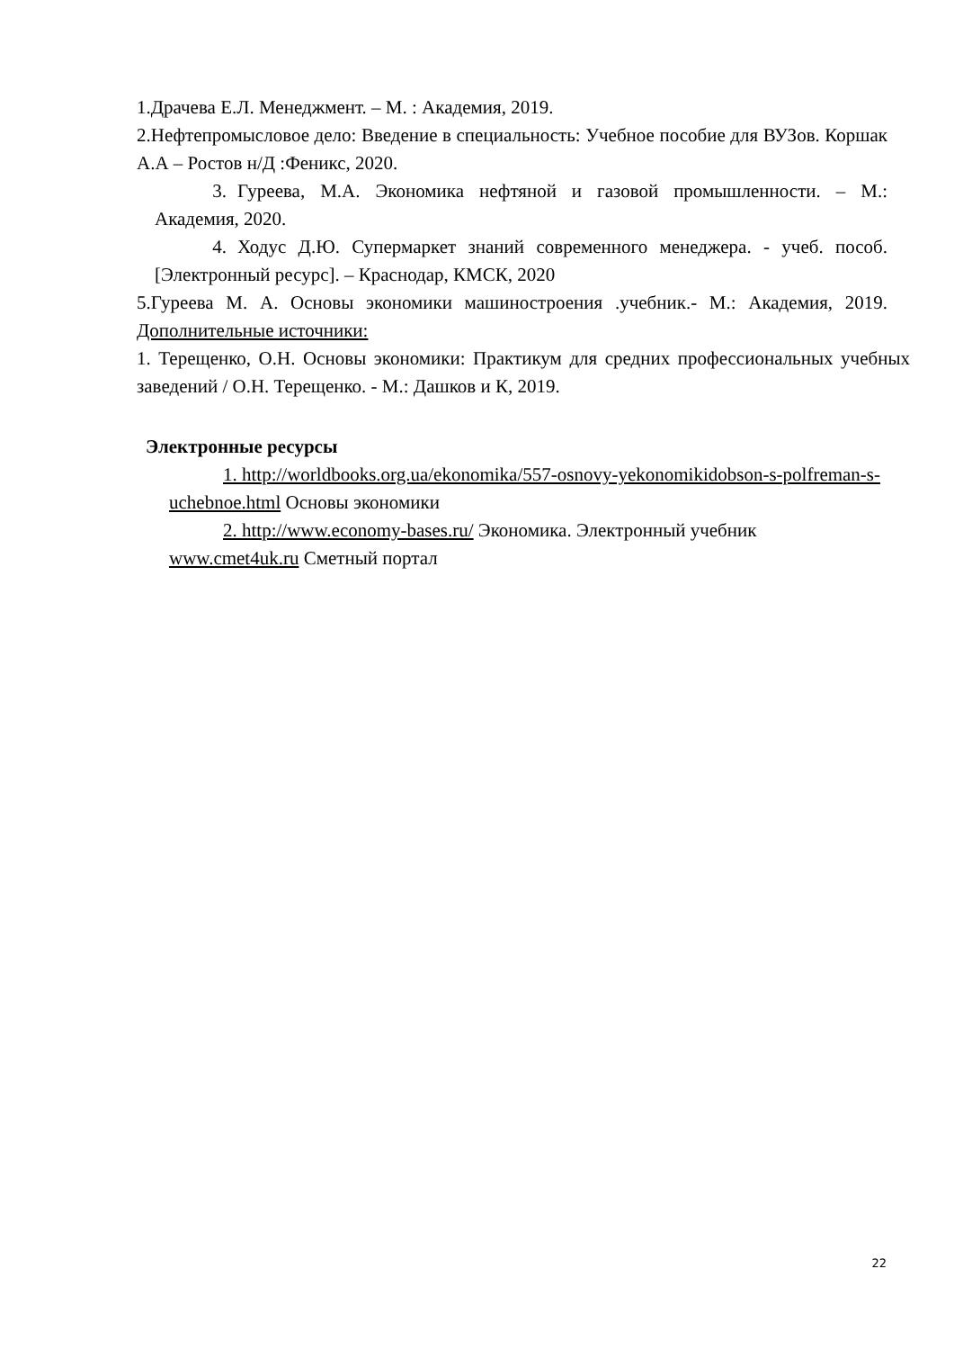1.Драчева Е.Л. Менеджмент. – М. : Академия, 2019.
2.Нефтепромысловое дело: Введение в специальность: Учебное пособие для ВУЗов. Коршак А.А – Ростов н/Д :Феникс, 2020.
3. Гуреева, М.А. Экономика нефтяной и газовой промышленности. – М.: Академия, 2020.
4. Ходус Д.Ю. Супермаркет знаний современного менеджера. - учеб. пособ. [Электронный ресурс]. – Краснодар, КМСК, 2020
5.Гуреева М. А. Основы экономики машиностроения .учебник.- М.: Академия, 2019. Дополнительные источники:
1. Терещенко, О.Н. Основы экономики: Практикум для средних профессиональных учебных заведений / О.Н. Терещенко. - М.: Дашков и К, 2019.
Электронные ресурсы
1. http://worldbooks.org.ua/ekonomika/557-osnovy-yekonomikidobson-s-polfreman-s-uchebnoe.html Основы экономики
2. http://www.economy-bases.ru/ Экономика. Электронный учебник www.cmet4uk.ru Сметный портал
22